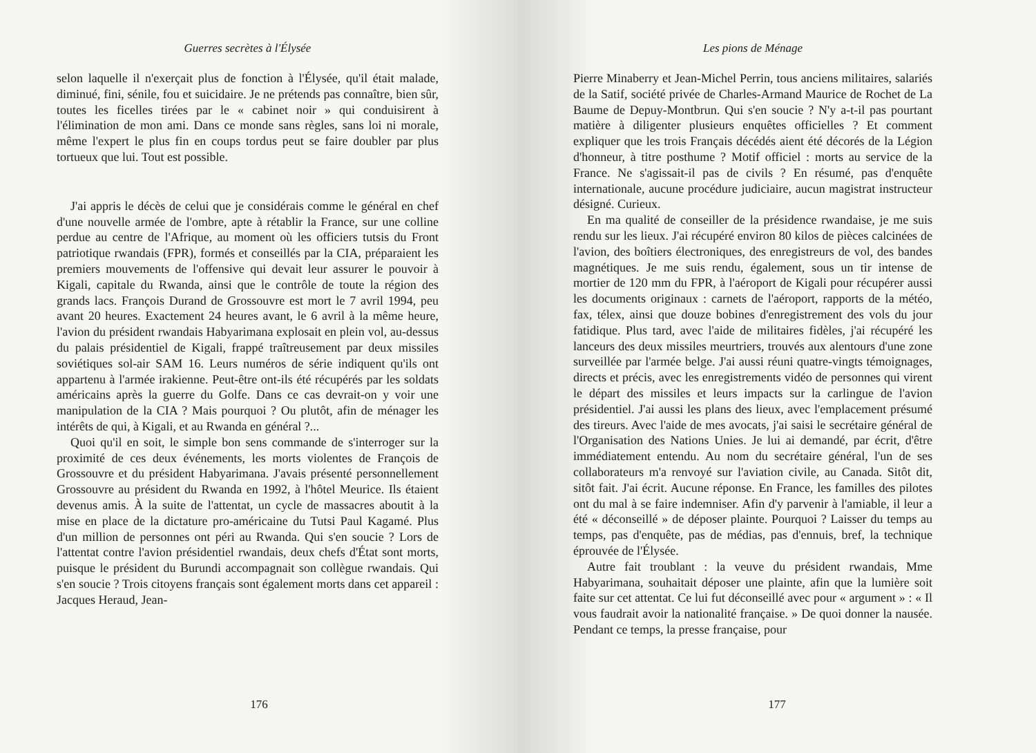Guerres secrètes à l'Élysée
selon laquelle il n'exerçait plus de fonction à l'Élysée, qu'il était malade, diminué, fini, sénile, fou et suicidaire. Je ne prétends pas connaître, bien sûr, toutes les ficelles tirées par le « cabinet noir » qui conduisirent à l'élimination de mon ami. Dans ce monde sans règles, sans loi ni morale, même l'expert le plus fin en coups tordus peut se faire doubler par plus tortueux que lui. Tout est possible.
J'ai appris le décès de celui que je considérais comme le général en chef d'une nouvelle armée de l'ombre, apte à rétablir la France, sur une colline perdue au centre de l'Afrique, au moment où les officiers tutsis du Front patriotique rwandais (FPR), formés et conseillés par la CIA, préparaient les premiers mouvements de l'offensive qui devait leur assurer le pouvoir à Kigali, capitale du Rwanda, ainsi que le contrôle de toute la région des grands lacs. François Durand de Grossouvre est mort le 7 avril 1994, peu avant 20 heures. Exactement 24 heures avant, le 6 avril à la même heure, l'avion du président rwandais Habyarimana explosait en plein vol, au-dessus du palais présidentiel de Kigali, frappé traîtreusement par deux missiles soviétiques sol-air SAM 16. Leurs numéros de série indiquent qu'ils ont appartenu à l'armée irakienne. Peut-être ont-ils été récupérés par les soldats américains après la guerre du Golfe. Dans ce cas devrait-on y voir une manipulation de la CIA ? Mais pourquoi ? Ou plutôt, afin de ménager les intérêts de qui, à Kigali, et au Rwanda en général ?...
Quoi qu'il en soit, le simple bon sens commande de s'interroger sur la proximité de ces deux événements, les morts violentes de François de Grossouvre et du président Habyarimana. J'avais présenté personnellement Grossouvre au président du Rwanda en 1992, à l'hôtel Meurice. Ils étaient devenus amis. À la suite de l'attentat, un cycle de massacres aboutit à la mise en place de la dictature pro-américaine du Tutsi Paul Kagamé. Plus d'un million de personnes ont péri au Rwanda. Qui s'en soucie ? Lors de l'attentat contre l'avion présidentiel rwandais, deux chefs d'État sont morts, puisque le président du Burundi accompagnait son collègue rwandais. Qui s'en soucie ? Trois citoyens français sont également morts dans cet appareil : Jacques Heraud, Jean-
176
Les pions de Ménage
Pierre Minaberry et Jean-Michel Perrin, tous anciens militaires, salariés de la Satif, société privée de Charles-Armand Maurice de Rochet de La Baume de Depuy-Montbrun. Qui s'en soucie ? N'y a-t-il pas pourtant matière à diligenter plusieurs enquêtes officielles ? Et comment expliquer que les trois Français décédés aient été décorés de la Légion d'honneur, à titre posthume ? Motif officiel : morts au service de la France. Ne s'agissait-il pas de civils ? En résumé, pas d'enquête internationale, aucune procédure judiciaire, aucun magistrat instructeur désigné. Curieux.
En ma qualité de conseiller de la présidence rwandaise, je me suis rendu sur les lieux. J'ai récupéré environ 80 kilos de pièces calcinées de l'avion, des boîtiers électroniques, des enregistreurs de vol, des bandes magnétiques. Je me suis rendu, également, sous un tir intense de mortier de 120 mm du FPR, à l'aéroport de Kigali pour récupérer aussi les documents originaux : carnets de l'aéroport, rapports de la météo, fax, télex, ainsi que douze bobines d'enregistrement des vols du jour fatidique. Plus tard, avec l'aide de militaires fidèles, j'ai récupéré les lanceurs des deux missiles meurtriers, trouvés aux alentours d'une zone surveillée par l'armée belge. J'ai aussi réuni quatre-vingts témoignages, directs et précis, avec les enregistrements vidéo de personnes qui virent le départ des missiles et leurs impacts sur la carlingue de l'avion présidentiel. J'ai aussi les plans des lieux, avec l'emplacement présumé des tireurs. Avec l'aide de mes avocats, j'ai saisi le secrétaire général de l'Organisation des Nations Unies. Je lui ai demandé, par écrit, d'être immédiatement entendu. Au nom du secrétaire général, l'un de ses collaborateurs m'a renvoyé sur l'aviation civile, au Canada. Sitôt dit, sitôt fait. J'ai écrit. Aucune réponse. En France, les familles des pilotes ont du mal à se faire indemniser. Afin d'y parvenir à l'amiable, il leur a été « déconseillé » de déposer plainte. Pourquoi ? Laisser du temps au temps, pas d'enquête, pas de médias, pas d'ennuis, bref, la technique éprouvée de l'Élysée.
Autre fait troublant : la veuve du président rwandais, Mme Habyarimana, souhaitait déposer une plainte, afin que la lumière soit faite sur cet attentat. Ce lui fut déconseillé avec pour « argument » : « Il vous faudrait avoir la nationalité française. » De quoi donner la nausée. Pendant ce temps, la presse française, pour
177